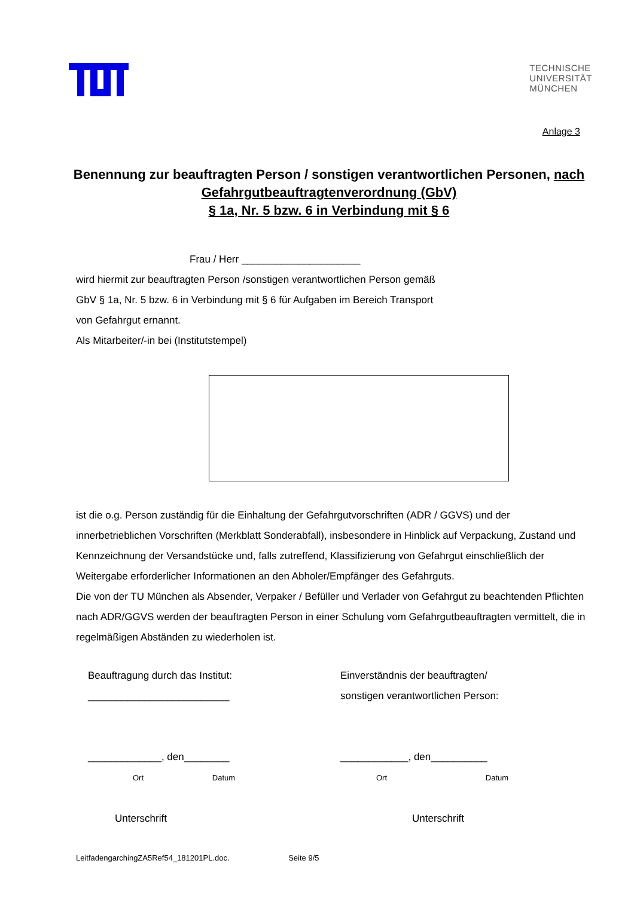TECHNISCHE
UNIVERSITÄT
MÜNCHEN
Anlage 3
Benennung zur beauftragten Person / sonstigen verantwortlichen Personen, nach Gefahrgutbeauftragtenverordnung (GbV)
§ 1a, Nr. 5 bzw. 6 in Verbindung mit § 6
Frau / Herr _____________________
wird hiermit zur beauftragten Person /sonstigen verantwortlichen Person gemäß
GbV § 1a, Nr. 5 bzw. 6 in Verbindung mit § 6 für Aufgaben im Bereich Transport
von Gefahrgut ernannt.
Als Mitarbeiter/-in bei (Institutstempel)
ist die o.g. Person zuständig für die Einhaltung der Gefahrgutvorschriften (ADR / GGVS) und der innerbetrieblichen Vorschriften (Merkblatt Sonderabfall), insbesondere in Hinblick auf Verpackung, Zustand und Kennzeichnung der Versandstücke und, falls zutreffend, Klassifizierung von Gefahrgut einschließlich der Weitergabe erforderlicher Informationen an den Abholer/Empfänger des Gefahrguts.
Die von der TU München als Absender, Verpaker / Befüller und Verlader von Gefahrgut zu beachtenden Pflichten nach ADR/GGVS werden der beauftragten Person in einer Schulung vom Gefahrgutbeauftragten vermittelt, die in regelmäßigen Abständen zu wiederholen ist.
Beauftragung durch das Institut:
_________________________
_____________, den________
Ort Datum
Unterschrift
Einverständnis der beauftragten/
sonstigen verantwortlichen Person:
____________, den__________
Ort Datum
Unterschrift
LeitfadengarchingZA5Ref54_181201PL.doc. Seite 9/5